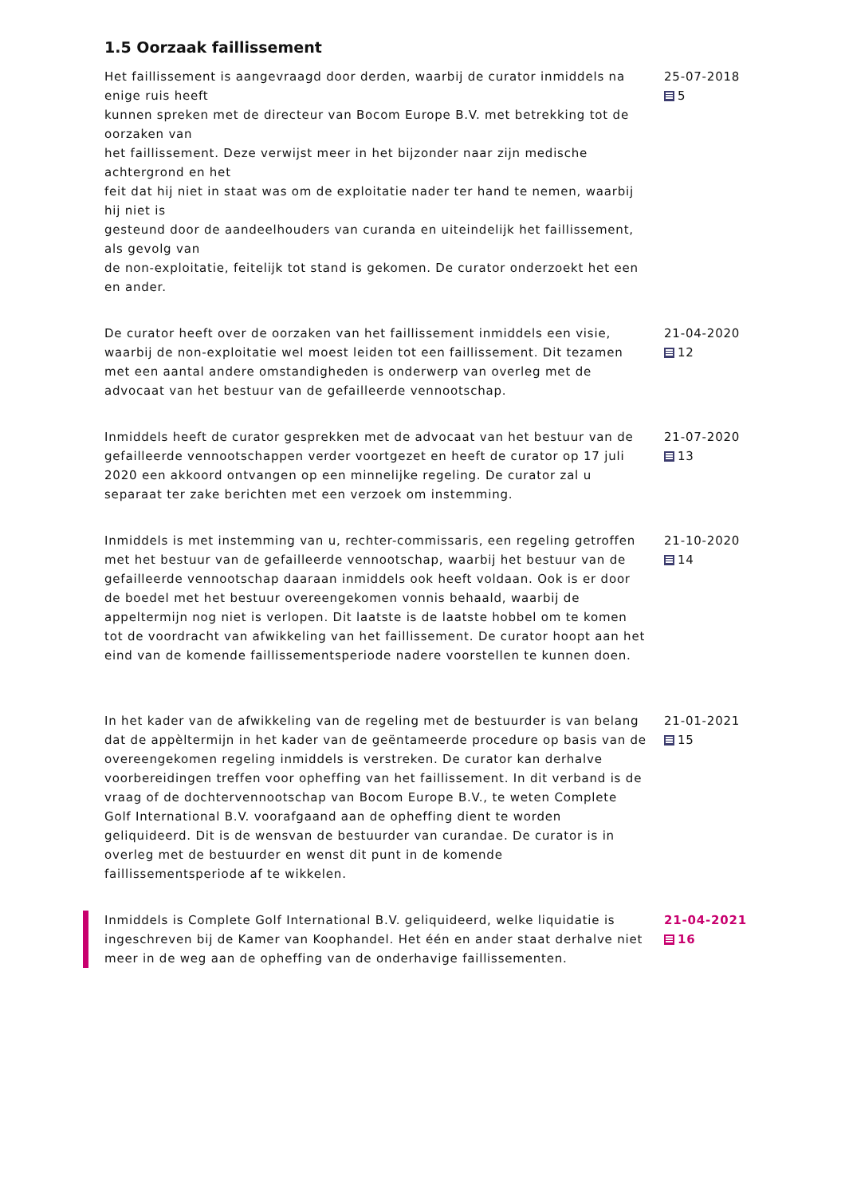1.5 Oorzaak faillissement
Het faillissement is aangevraagd door derden, waarbij de curator inmiddels na enige ruis heeft
kunnen spreken met de directeur van Bocom Europe B.V. met betrekking tot de oorzaken van
het faillissement. Deze verwijst meer in het bijzonder naar zijn medische achtergrond en het
feit dat hij niet in staat was om de exploitatie nader ter hand te nemen, waarbij hij niet is
gesteund door de aandeelhouders van curanda en uiteindelijk het faillissement, als gevolg van
de non-exploitatie, feitelijk tot stand is gekomen. De curator onderzoekt het een en ander.
25-07-2018
5
De curator heeft over de oorzaken van het faillissement inmiddels een visie, waarbij de non-exploitatie wel moest leiden tot een faillissement. Dit tezamen met een aantal andere omstandigheden is onderwerp van overleg met de advocaat van het bestuur van de gefailleerde vennootschap.
21-04-2020
12
Inmiddels heeft de curator gesprekken met de advocaat van het bestuur van de gefailleerde vennootschappen verder voortgezet en heeft de curator op 17 juli 2020 een akkoord ontvangen op een minnelijke regeling. De curator zal u separaat ter zake berichten met een verzoek om instemming.
21-07-2020
13
Inmiddels is met instemming van u, rechter-commissaris, een regeling getroffen met het bestuur van de gefailleerde vennootschap, waarbij het bestuur van de gefailleerde vennootschap daaraan inmiddels ook heeft voldaan. Ook is er door de boedel met het bestuur overeengekomen vonnis behaald, waarbij de appeltermijn nog niet is verlopen. Dit laatste is de laatste hobbel om te komen tot de voordracht van afwikkeling van het faillissement. De curator hoopt aan het eind van de komende faillissementsperiode nadere voorstellen te kunnen doen.
21-10-2020
14
In het kader van de afwikkeling van de regeling met de bestuurder is van belang dat de appèltermijn in het kader van de geëntameerde procedure op basis van de overeengekomen regeling inmiddels is verstreken. De curator kan derhalve voorbereidingen treffen voor opheffing van het faillissement. In dit verband is de vraag of de dochtervennootschap van Bocom Europe B.V., te weten Complete Golf International B.V. voorafgaand aan de opheffing dient te worden geliquideerd. Dit is de wensvan de bestuurder van curandae. De curator is in overleg met de bestuurder en wenst dit punt in de komende faillissementsperiode af te wikkelen.
21-01-2021
15
Inmiddels is Complete Golf International B.V. geliquideerd, welke liquidatie is ingeschreven bij de Kamer van Koophandel. Het één en ander staat derhalve niet meer in de weg aan de opheffing van de onderhavige faillissementen.
21-04-2021
16